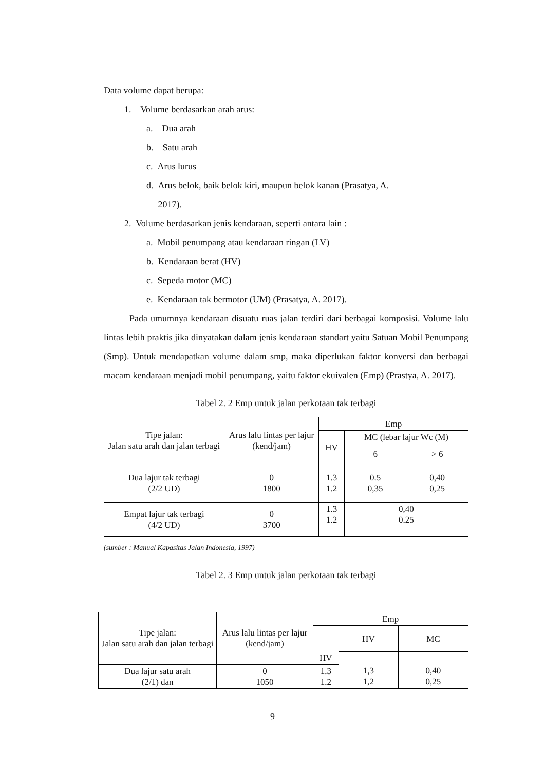Data volume dapat berupa:
1. Volume berdasarkan arah arus:
a. Dua arah
b. Satu arah
c. Arus lurus
d. Arus belok, baik belok kiri, maupun belok kanan (Prasatya, A.
2017).
2. Volume berdasarkan jenis kendaraan, seperti antara lain :
a. Mobil penumpang atau kendaraan ringan (LV)
b. Kendaraan berat (HV)
c. Sepeda motor (MC)
e. Kendaraan tak bermotor (UM) (Prasatya, A. 2017).
Pada umumnya kendaraan disuatu ruas jalan terdiri dari berbagai komposisi. Volume lalu lintas lebih praktis jika dinyatakan dalam jenis kendaraan standart yaitu Satuan Mobil Penumpang (Smp). Untuk mendapatkan volume dalam smp, maka diperlukan faktor konversi dan berbagai macam kendaraan menjadi mobil penumpang, yaitu faktor ekuivalen (Emp) (Prastya, A. 2017).
Tabel 2. 2 Emp untuk jalan perkotaan tak terbagi
| Tipe jalan: Jalan satu arah dan jalan terbagi | Arus lalu lintas per lajur (kend/jam) | Emp | | |
| --- | --- | --- | --- | --- |
| | | HV | MC (lebar lajur Wc (M) | |
| | | | 6 | > 6 |
| Dua lajur tak terbagi (2/2 UD) | 0 1800 | 1.3 1.2 | 0.5 0,35 | 0,40 0,25 |
| Empat lajur tak terbagi (4/2 UD) | 0 3700 | 1.3 1.2 | 0,40 0.25 | |
(sumber : Manual Kapasitas Jalan Indonesia, 1997)
Tabel 2. 3 Emp untuk jalan perkotaan tak terbagi
| Tipe jalan: Jalan satu arah dan jalan terbagi | Arus lalu lintas per lajur (kend/jam) | Emp | | |
| --- | --- | --- | --- | --- |
| | | HV | HV | MC |
| Dua lajur satu arah (2/1) dan | 0 1050 | 1.3 1.2 | 1,3 1,2 | 0,40 0,25 |
9